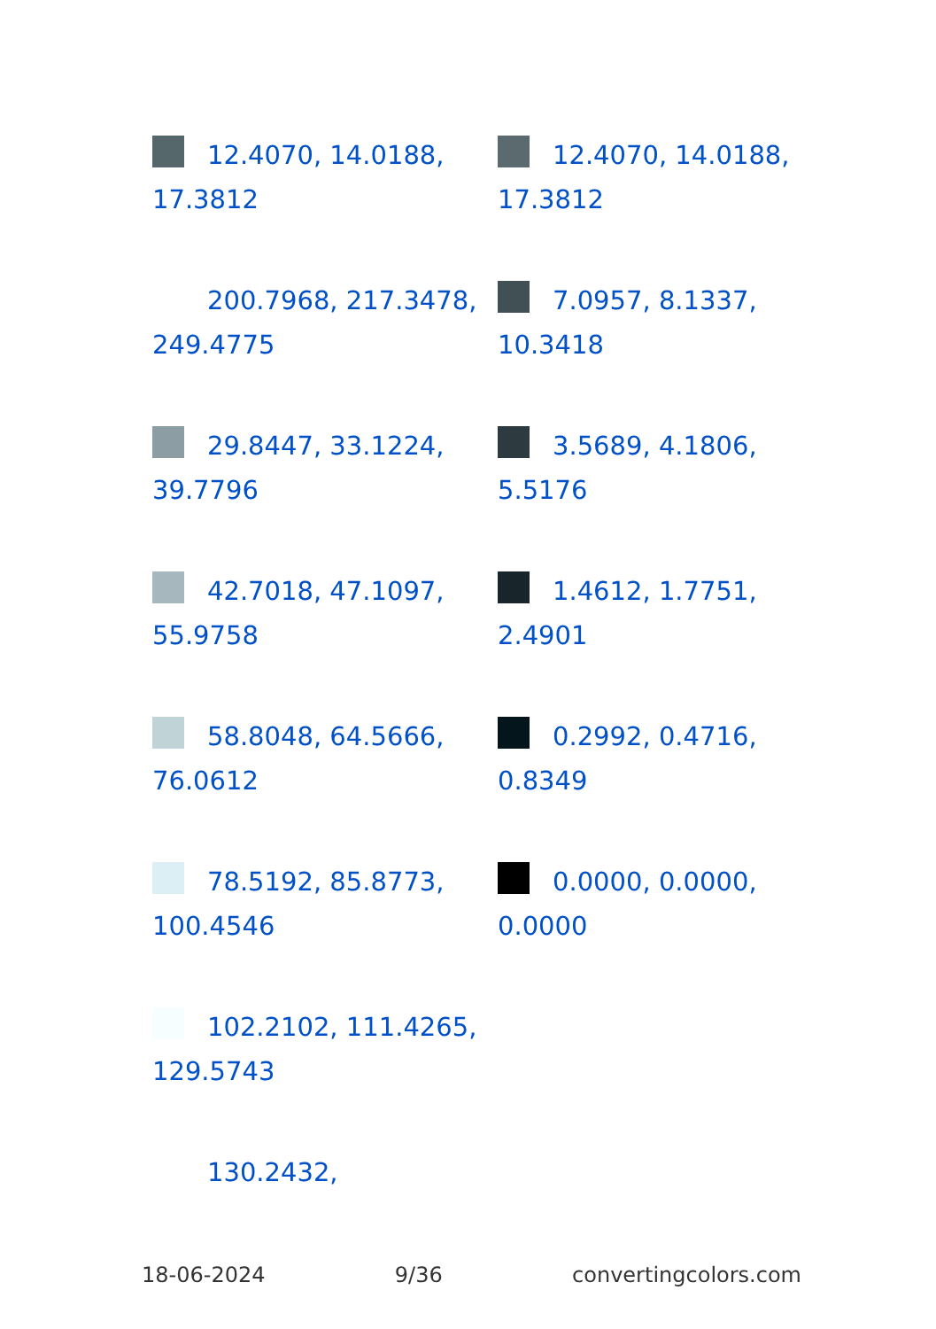12.4070, 14.0188, 17.3812
12.4070, 14.0188, 17.3812
200.7968, 217.3478, 249.4775
7.0957, 8.1337, 10.3418
29.8447, 33.1224, 39.7796
3.5689, 4.1806, 5.5176
42.7018, 47.1097, 55.9758
1.4612, 1.7751, 2.4901
58.8048, 64.5666, 76.0612
0.2992, 0.4716, 0.8349
78.5192, 85.8773, 100.4546
0.0000, 0.0000, 0.0000
102.2102, 111.4265, 129.5743
130.2432,
18-06-2024 9/36 convertingcolors.com